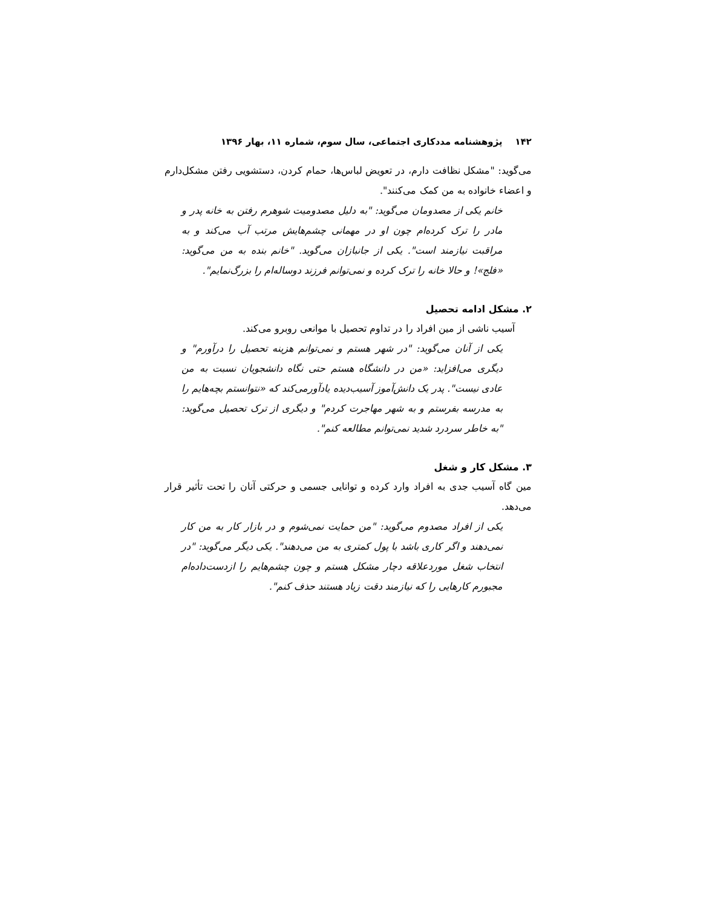۱۴۲ پژوهشنامه مددکاری اجتماعی، سال سوم، شماره ۱۱، بهار ۱۳۹۶
می‌گوید: "مشکل نظافت دارم، در تعویض لباس‌ها، حمام کردن، دستشویی رفتن مشکل‌دارم و اعضاء خانواده به من کمک می‌کنند".
خانم یکی از مصدومان می‌گوید: "به دلیل مصدومیت شوهرم رفتن به خانه پدر و مادر را ترک کرده‌ام چون او در مهمانی چشم‌هایش مرتب آب می‌کند و به مراقبت نیازمند است". یکی از جانبازان می‌گوید. "خانم بنده به من می‌گوید: «فلج»! و حالا خانه را ترک کرده و نمی‌توانم فرزند دوساله‌ام را بزرگ‌نمایم".
۲. مشکل ادامه تحصیل
آسیب ناشی از مین افراد را در تداوم تحصیل با موانعی روبرو می‌کند.
یکی از آنان می‌گوید: "در شهر هستم و نمی‌توانم هزینه تحصیل را درآورم" و دیگری می‌افزاید: «من در دانشگاه هستم حتی نگاه دانشجویان نسبت به من عادی نیست". پدر یک دانش‌آموز آسیب‌دیده یادآورمی‌کند که «نتوانستم بچه‌هایم را به مدرسه بفرستم و به شهر مهاجرت کردم" و دیگری از ترک تحصیل می‌گوید: "به خاطر سردرد شدید نمی‌توانم مطالعه کنم".
۳. مشکل کار و شغل
مین گاه آسیب جدی به افراد وارد کرده و توانایی جسمی و حرکتی آنان را تحت تأثیر قرار می‌دهد.
یکی از افراد مصدوم می‌گوید: "من حمایت نمی‌شوم و در بازار کار به من کار نمی‌دهند و اگر کاری باشد با پول کمتری به من می‌دهند". یکی دیگر می‌گوید: "در انتخاب شغل موردعلاقه دچار مشکل هستم و چون چشم‌هایم را ازدست‌داده‌ام مجبورم کارهایی را که نیازمند دقت زیاد هستند حذف کنم".